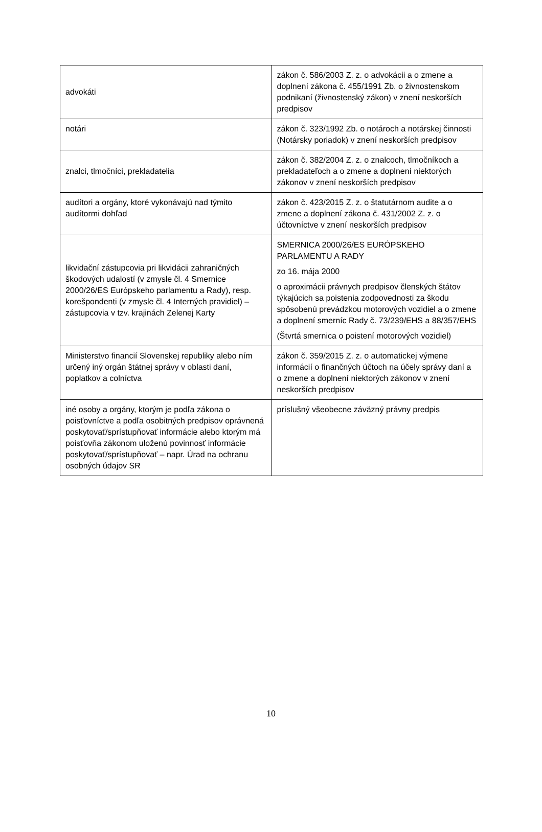| advokáti | zákon č. 586/2003 Z. z. o advokácii a o zmene a doplnení zákona č. 455/1991 Zb. o živnostenskom podnikaní (živnostenský zákon) v znení neskorších predpisov |
| notári | zákon č. 323/1992 Zb. o notároch a notárskej činnosti (Notársky poriadok) v znení neskorších predpisov |
| znalci, tlmočníci, prekladatelia | zákon č. 382/2004 Z. z. o znalcoch, tlmočníkoch a prekladateľoch a o zmene a doplnení niektorých zákonov v znení neskorších predpisov |
| audítori a orgány, ktoré vykonávajú nad týmito audítormi dohľad | zákon č. 423/2015 Z. z. o štatutárnom audite a o zmene a doplnení zákona č. 431/2002 Z. z. o účtovníctve v znení neskorších predpisov |
| likvidační zástupcovia pri likvidácii zahraničných škodových udalostí (v zmysle čl. 4 Smernice 2000/26/ES Európskeho parlamentu a Rady), resp. korešpondenti (v zmysle čl. 4 Interných pravidiel) – zástupcovia v tzv. krajinách Zelenej Karty | SMERNICA 2000/26/ES EURÓPSKEHO PARLAMENTU A RADY zo 16. mája 2000 o aproximácii právnych predpisov členských štátov týkajúcich sa poistenia zodpovednosti za škodu spôsobenú prevádzkou motorových vozidiel a o zmene a doplnení smerníc Rady č. 73/239/EHS a 88/357/EHS (Štvrtá smernica o poistení motorových vozidiel) |
| Ministerstvo financií Slovenskej republiky alebo ním určený iný orgán štátnej správy v oblasti daní, poplatkov a colníctva | zákon č. 359/2015 Z. z. o automatickej výmene informácií o finančných účtoch na účely správy daní a o zmene a doplnení niektorých zákonov v znení neskorších predpisov |
| iné osoby a orgány, ktorým je podľa zákona o poisťovníctve a podľa osobitných predpisov oprávnená poskytovať/sprístupňovať informácie alebo ktorým má poisťovňa zákonom uloženú povinnosť informácie poskytovať/sprístupňovať – napr. Úrad na ochranu osobných údajov SR | príslušný všeobecne záväzný právny predpis |
10